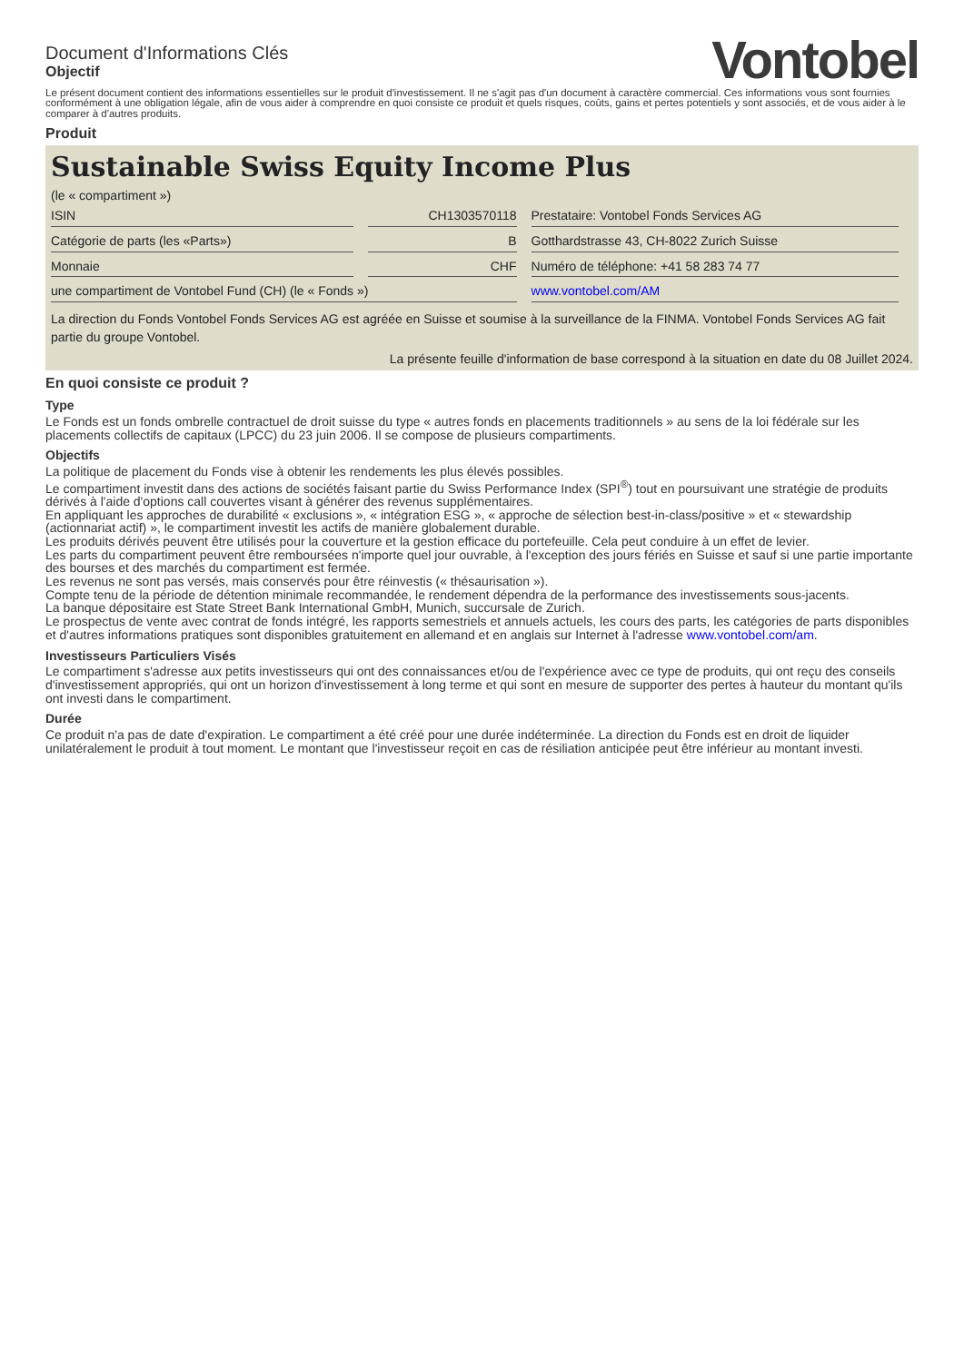Document d'Informations Clés
Objectif
Vontobel
Le présent document contient des informations essentielles sur le produit d'investissement. Il ne s'agit pas d'un document à caractère commercial. Ces informations vous sont fournies conformément à une obligation légale, afin de vous aider à comprendre en quoi consiste ce produit et quels risques, coûts, gains et pertes potentiels y sont associés, et de vous aider à le comparer à d'autres produits.
Produit
Sustainable Swiss Equity Income Plus
(le « compartiment »)
| ISIN | CH1303570118 | Prestataire: Vontobel Fonds Services AG |
| Catégorie de parts (les «Parts») | B | Gotthardstrasse 43, CH-8022 Zurich Suisse |
| Monnaie | CHF | Numéro de téléphone: +41 58 283 74 77 |
| une compartiment de Vontobel Fund (CH) (le « Fonds ») | | www.vontobel.com/AM |
La direction du Fonds Vontobel Fonds Services AG est agréée en Suisse et soumise à la surveillance de la FINMA. Vontobel Fonds Services AG fait partie du groupe Vontobel.
La présente feuille d'information de base correspond à la situation en date du 08 Juillet 2024.
En quoi consiste ce produit ?
Type
Le Fonds est un fonds ombrelle contractuel de droit suisse du type « autres fonds en placements traditionnels » au sens de la loi fédérale sur les placements collectifs de capitaux (LPCC) du 23 juin 2006. Il se compose de plusieurs compartiments.
Objectifs
La politique de placement du Fonds vise à obtenir les rendements les plus élevés possibles.
Le compartiment investit dans des actions de sociétés faisant partie du Swiss Performance Index (SPI<sup>®</sup>) tout en poursuivant une stratégie de produits dérivés à l'aide d'options call couvertes visant à générer des revenus supplémentaires.
En appliquant les approches de durabilité « exclusions », « intégration ESG », « approche de sélection best-in-class/positive » et « stewardship (actionnariat actif) », le compartiment investit les actifs de manière globalement durable.
Les produits dérivés peuvent être utilisés pour la couverture et la gestion efficace du portefeuille. Cela peut conduire à un effet de levier.
Les parts du compartiment peuvent être remboursées n'importe quel jour ouvrable, à l'exception des jours fériés en Suisse et sauf si une partie importante des bourses et des marchés du compartiment est fermée.
Les revenus ne sont pas versés, mais conservés pour être réinvestis (« thésaurisation »).
Compte tenu de la période de détention minimale recommandée, le rendement dépendra de la performance des investissements sous-jacents.
La banque dépositaire est State Street Bank International GmbH, Munich, succursale de Zurich.
Le prospectus de vente avec contrat de fonds intégré, les rapports semestriels et annuels actuels, les cours des parts, les catégories de parts disponibles et d'autres informations pratiques sont disponibles gratuitement en allemand et en anglais sur Internet à l'adresse www.vontobel.com/am.
Investisseurs Particuliers Visés
Le compartiment s'adresse aux petits investisseurs qui ont des connaissances et/ou de l'expérience avec ce type de produits, qui ont reçu des conseils d'investissement appropriés, qui ont un horizon d'investissement à long terme et qui sont en mesure de supporter des pertes à hauteur du montant qu'ils ont investi dans le compartiment.
Durée
Ce produit n'a pas de date d'expiration. Le compartiment a été créé pour une durée indéterminée. La direction du Fonds est en droit de liquider unilatéralement le produit à tout moment. Le montant que l'investisseur reçoit en cas de résiliation anticipée peut être inférieur au montant investi.